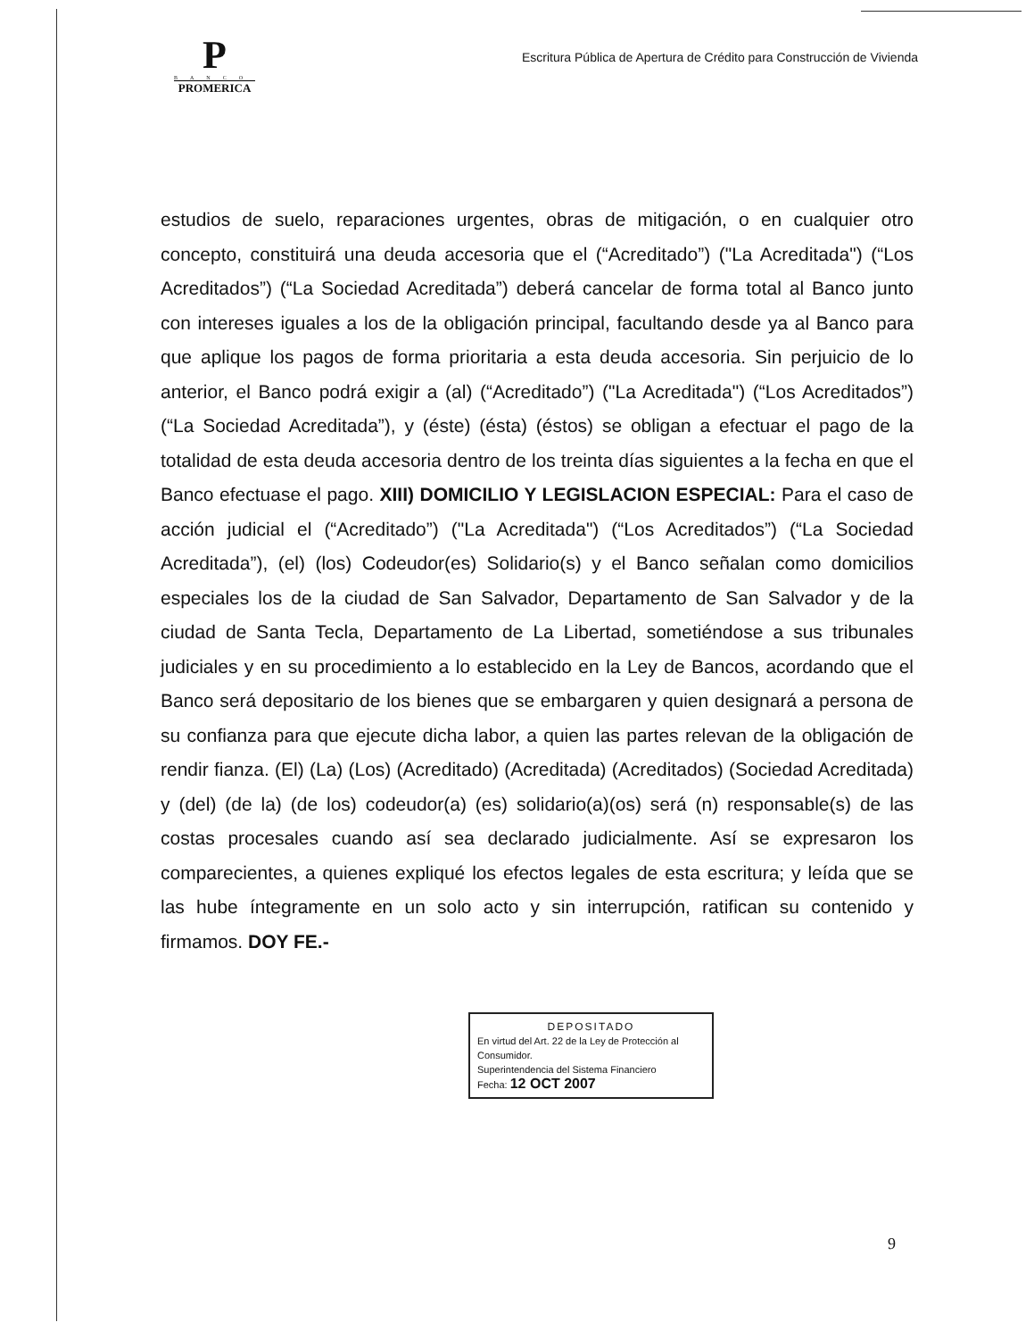P
BANCO
PROMERICA
Escritura Pública de Apertura de Crédito para Construcción de Vivienda
estudios de suelo, reparaciones urgentes, obras de mitigación, o en cualquier otro concepto, constituirá una deuda accesoria que el (“Acreditado”) ("La Acreditada") (“Los Acreditados”) (“La Sociedad Acreditada”) deberá cancelar de forma total al Banco junto con intereses iguales a los de la obligación principal, facultando desde ya al Banco para que aplique los pagos de forma prioritaria a esta deuda accesoria. Sin perjuicio de lo anterior, el Banco podrá exigir a (al) (“Acreditado”) ("La Acreditada") (“Los Acreditados”) (“La Sociedad Acreditada”), y (éste) (ésta) (éstos) se obligan a efectuar el pago de la totalidad de esta deuda accesoria dentro de los treinta días siguientes a la fecha en que el Banco efectuase el pago. XIII) DOMICILIO Y LEGISLACION ESPECIAL: Para el caso de acción judicial el (“Acreditado”) ("La Acreditada") (“Los Acreditados”) (“La Sociedad Acreditada”), (el) (los) Codeudor(es) Solidario(s) y el Banco señalan como domicilios especiales los de la ciudad de San Salvador, Departamento de San Salvador y de la ciudad de Santa Tecla, Departamento de La Libertad, sometiéndose a sus tribunales judiciales y en su procedimiento a lo establecido en la Ley de Bancos, acordando que el Banco será depositario de los bienes que se embargaren y quien designará a persona de su confianza para que ejecute dicha labor, a quien las partes relevan de la obligación de rendir fianza. (El) (La) (Los) (Acreditado) (Acreditada) (Acreditados) (Sociedad Acreditada) y (del) (de la) (de los) codeudor(a) (es) solidario(a)(os) será (n) responsable(s) de las costas procesales cuando así sea declarado judicialmente. Así se expresaron los comparecientes, a quienes expliqué los efectos legales de esta escritura; y leída que se las hube íntegramente en un solo acto y sin interrupción, ratifican su contenido y firmamos. DOY FE.-
DEPOSITADO
En virtud del Art. 22 de la Ley de Protección al Consumidor.
Superintendencia del Sistema Financiero
Fecha: 12 OCT 2007
9